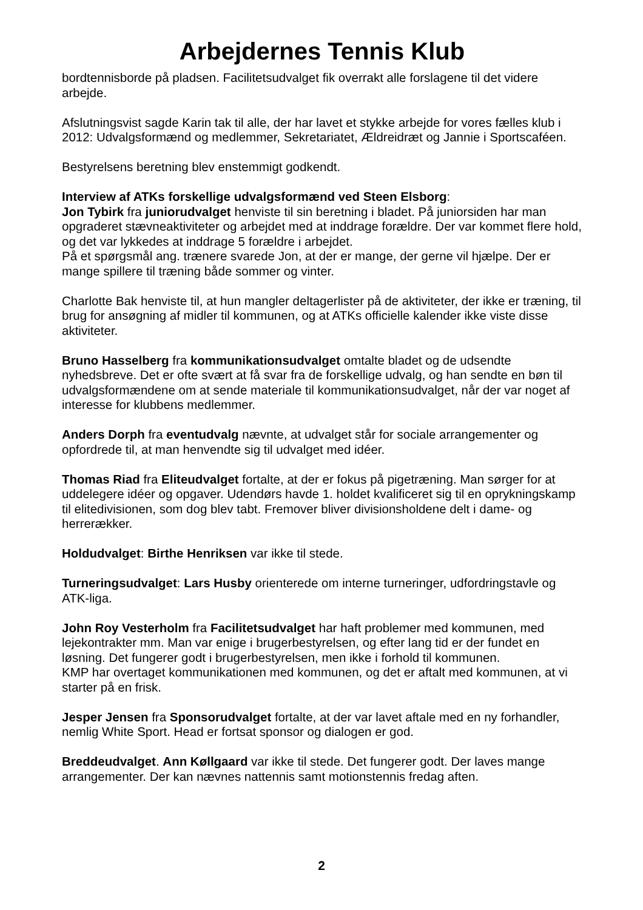Arbejdernes Tennis Klub
bordtennisborde på pladsen. Facilitetsudvalget fik overrakt alle forslagene til det videre arbejde.
Afslutningsvist sagde Karin tak til alle, der har lavet et stykke arbejde for vores fælles klub i 2012: Udvalgsformænd og medlemmer, Sekretariatet, Ældreidræt og Jannie i Sportscaféen.
Bestyrelsens beretning blev enstemmigt godkendt.
Interview af ATKs forskellige udvalgsformænd ved Steen Elsborg:
Jon Tybirk fra juniorudvalget henviste til sin beretning i bladet. På juniorsiden har man opgraderet stævneaktiviteter og arbejdet med at inddrage forældre. Der var kommet flere hold, og det var lykkedes at inddrage 5 forældre i arbejdet.
På et spørgsmål ang. trænere svarede Jon, at der er mange, der gerne vil hjælpe. Der er mange spillere til træning både sommer og vinter.
Charlotte Bak henviste til, at hun mangler deltagerlister på de aktiviteter, der ikke er træning, til brug for ansøgning af midler til kommunen, og at ATKs officielle kalender ikke viste disse aktiviteter.
Bruno Hasselberg fra kommunikationsudvalget omtalte bladet og de udsendte nyhedsbreve. Det er ofte svært at få svar fra de forskellige udvalg, og han sendte en bøn til udvalgsformændene om at sende materiale til kommunikationsudvalget, når der var noget af interesse for klubbens medlemmer.
Anders Dorph fra eventudvalg nævnte, at udvalget står for sociale arrangementer og opfordrede til, at man henvendte sig til udvalget med idéer.
Thomas Riad fra Eliteudvalget fortalte, at der er fokus på pigetræning. Man sørger for at uddelegere idéer og opgaver. Udendørs havde 1. holdet kvalificeret sig til en oprykningskamp til elitedivisionen, som dog blev tabt. Fremover bliver divisionsholdene delt i dame- og herrerækker.
Holdudvalget: Birthe Henriksen var ikke til stede.
Turneringsudvalget: Lars Husby orienterede om interne turneringer, udfordringstavle og ATK-liga.
John Roy Vesterholm fra Facilitetsudvalget har haft problemer med kommunen, med lejekontrakter mm. Man var enige i brugerbestyrelsen, og efter lang tid er der fundet en løsning. Det fungerer godt i brugerbestyrelsen, men ikke i forhold til kommunen.
KMP har overtaget kommunikationen med kommunen, og det er aftalt med kommunen, at vi starter på en frisk.
Jesper Jensen fra Sponsorudvalget fortalte, at der var lavet aftale med en ny forhandler, nemlig White Sport. Head er fortsat sponsor og dialogen er god.
Breddeudvalget. Ann Køllgaard var ikke til stede. Det fungerer godt. Der laves mange arrangementer. Der kan nævnes nattennis samt motionstennis fredag aften.
2